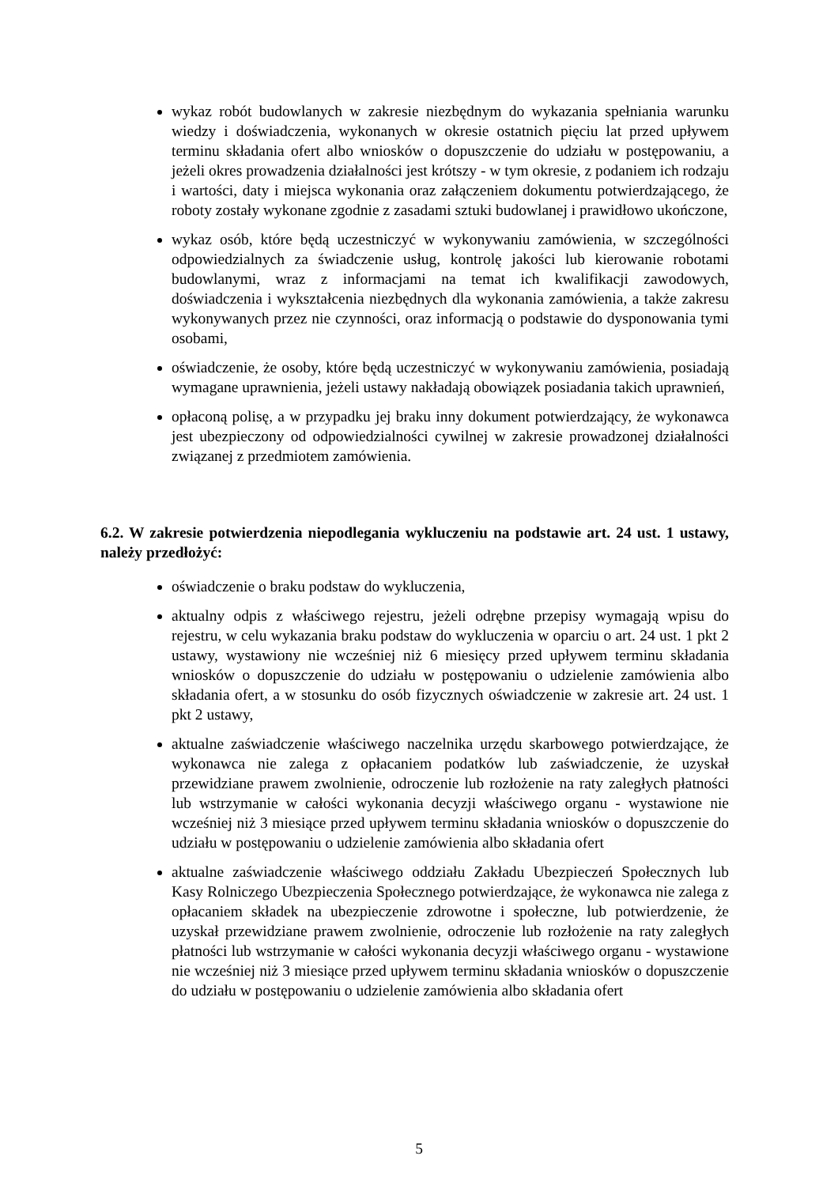wykaz robót budowlanych w zakresie niezbędnym do wykazania spełniania warunku wiedzy i doświadczenia, wykonanych w okresie ostatnich pięciu lat przed upływem terminu składania ofert albo wniosków o dopuszczenie do udziału w postępowaniu, a jeżeli okres prowadzenia działalności jest krótszy - w tym okresie, z podaniem ich rodzaju i wartości, daty i miejsca wykonania oraz załączeniem dokumentu potwierdzającego, że roboty zostały wykonane zgodnie z zasadami sztuki budowlanej i prawidłowo ukończone,
wykaz osób, które będą uczestniczyć w wykonywaniu zamówienia, w szczególności odpowiedzialnych za świadczenie usług, kontrolę jakości lub kierowanie robotami budowlanymi, wraz z informacjami na temat ich kwalifikacji zawodowych, doświadczenia i wykształcenia niezbędnych dla wykonania zamówienia, a także zakresu wykonywanych przez nie czynności, oraz informacją o podstawie do dysponowania tymi osobami,
oświadczenie, że osoby, które będą uczestniczyć w wykonywaniu zamówienia, posiadają wymagane uprawnienia, jeżeli ustawy nakładają obowiązek posiadania takich uprawnień,
opłaconą polisę, a w przypadku jej braku inny dokument potwierdzający, że wykonawca jest ubezpieczony od odpowiedzialności cywilnej w zakresie prowadzonej działalności związanej z przedmiotem zamówienia.
6.2. W zakresie potwierdzenia niepodlegania wykluczeniu na podstawie art. 24 ust. 1 ustawy, należy przedłożyć:
oświadczenie o braku podstaw do wykluczenia,
aktualny odpis z właściwego rejestru, jeżeli odrębne przepisy wymagają wpisu do rejestru, w celu wykazania braku podstaw do wykluczenia w oparciu o art. 24 ust. 1 pkt 2 ustawy, wystawiony nie wcześniej niż 6 miesięcy przed upływem terminu składania wniosków o dopuszczenie do udziału w postępowaniu o udzielenie zamówienia albo składania ofert, a w stosunku do osób fizycznych oświadczenie w zakresie art. 24 ust. 1 pkt 2 ustawy,
aktualne zaświadczenie właściwego naczelnika urzędu skarbowego potwierdzające, że wykonawca nie zalega z opłacaniem podatków lub zaświadczenie, że uzyskał przewidziane prawem zwolnienie, odroczenie lub rozłożenie na raty zaległych płatności lub wstrzymanie w całości wykonania decyzji właściwego organu - wystawione nie wcześniej niż 3 miesiące przed upływem terminu składania wniosków o dopuszczenie do udziału w postępowaniu o udzielenie zamówienia albo składania ofert
aktualne zaświadczenie właściwego oddziału Zakładu Ubezpieczeń Społecznych lub Kasy Rolniczego Ubezpieczenia Społecznego potwierdzające, że wykonawca nie zalega z opłacaniem składek na ubezpieczenie zdrowotne i społeczne, lub potwierdzenie, że uzyskał przewidziane prawem zwolnienie, odroczenie lub rozłożenie na raty zaległych płatności lub wstrzymanie w całości wykonania decyzji właściwego organu - wystawione nie wcześniej niż 3 miesiące przed upływem terminu składania wniosków o dopuszczenie do udziału w postępowaniu o udzielenie zamówienia albo składania ofert
5